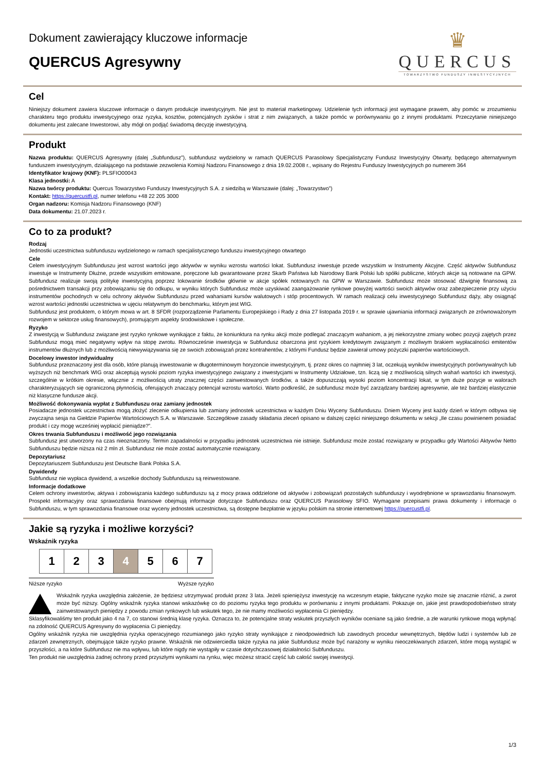Dokument zawierający kluczowe informacje
QUERCUS Agresywny
♛
QUERCUS
TOWARZYSTWO FUNDUSZY INWESTYCYJNYCH
Cel
Niniejszy dokument zawiera kluczowe informacje o danym produkcje inwestycyjnym. Nie jest to materiał marketingowy. Udzielenie tych informacji jest wymagane prawem, aby pomóc w zrozumieniu charakteru tego produktu inwestycyjnego oraz ryzyka, kosztów, potencjalnych zysków i strat z nim związanych, a także pomóc w porównywaniu go z innymi produktami. Przeczytanie niniejszego dokumentu jest zalecane Inwestorowi, aby mógł on podjąć świadomą decyzję inwestycyjną.
Produkt
Nazwa produktu: QUERCUS Agresywny (dalej „Subfundusz”), subfundusz wydzielony w ramach QUERCUS Parasolowy Specjalistyczny Fundusz Inwestycyjny Otwarty, będącego alternatywnym funduszem inwestycyjnym, działającego na podstawie zezwolenia Komisji Nadzoru Finansowego z dnia 19.02.2008 r., wpisany do Rejestru Funduszy Inwestycyjnych po numerem 364
Identyfikator krajowy (KNF): PLSFIO00043
Klasa jednostki: A
Nazwa twórcy produktu: Quercus Towarzystwo Funduszy Inwestycyjnych S.A. z siedzibą w Warszawie (dalej: „Towarzystwo”)
Kontakt: https://quercustfi.pl, numer telefonu +48 22 205 3000
Organ nadzoru: Komisja Nadzoru Finansowego (KNF)
Data dokumentu: 21.07.2023 r.
Co to za produkt?
Rodzaj
Jednostki uczestnictwa subfunduszu wydzielonego w ramach specjalistycznego funduszu inwestycyjnego otwartego
Cele
Celem inwestycyjnym Subfunduszu jest wzrost wartości jego aktywów w wyniku wzrostu wartości lokat. Subfundusz inwestuje przede wszystkim w Instrumenty Akcyjne. Część aktywów Subfundusz inwestuje w Instrumenty Dłużne, przede wszystkim emitowane, poręczone lub gwarantowane przez Skarb Państwa lub Narodowy Bank Polski lub spółki publiczne, których akcje są notowane na GPW. Subfundusz realizuje swoją politykę inwestycyjną poprzez lokowanie środków głównie w akcje spółek notowanych na GPW w Warszawie. Subfundusz może stosować dźwignię finansową za pośrednictwem transakcji przy zobowiązaniu się do odkupu, w wyniku których Subfundusz może uzyskiwać zaangażowanie rynkowe powyżej wartości swoich aktywów oraz zabezpieczenie przy użyciu instrumentów pochodnych w celu ochrony aktywów Subfunduszu przed wahaniami kursów walutowych i stóp procentowych. W ramach realizacji celu inwestycyjnego Subfundusz dąży, aby osiągnąć wzrost wartości jednostki uczestnictwa w ujęciu relatywnym do benchmarku, którym jest WIG.
Subfundusz jest produktem, o którym mowa w art. 8 SFDR (rozporządzenie Parlamentu Europejskiego i Rady z dnia 27 listopada 2019 r. w sprawie ujawniania informacji związanych ze zrównoważonym rozwojem w sektorze usług finansowych), promującym aspekty środowiskowe i społeczne.
Ryzyko
Z inwestycją w Subfundusz związane jest ryzyko rynkowe wynikające z faktu, że koniunktura na rynku akcji może podlegać znaczącym wahaniom, a jej niekorzystne zmiany wobec pozycji zajętych przez Subfundusz mogą mieć negatywny wpływ na stopę zwrotu. Równocześnie inwestycja w Subfundusz obarczona jest ryzykiem kredytowym związanym z możliwym brakiem wypłacalności emitentów instrumentów dłużnych lub z możliwością niewywiązywania się ze swoich zobowiązań przez kontrahentów, z którymi Fundusz będzie zawierał umowy pożyczki papierów wartościowych.
Docelowy inwestor indywidualny
Subfundusz przeznaczony jest dla osób, które planują inwestowanie w długoterminowym horyzoncie inwestycyjnym, tj. przez okres co najmniej 3 lat, oczekują wyników inwestycyjnych porównywalnych lub wyższych niż benchmark WIG oraz akceptują wysoki poziom ryzyka inwestycyjnego związany z inwestycjami w Instrumenty Udziałowe, tzn. liczą się z możliwością silnych wahań wartości ich inwestycji, szczególnie w krótkim okresie, włącznie z możliwością utraty znacznej części zainwestowanych środków, a także dopuszczają wysoki poziom koncentracji lokat, w tym duże pozycje w walorach charakteryzujących się ograniczoną płynnością, oferujących znaczący potencjał wzrostu wartości. Warto podkreślić, że subfundusz może być zarządzany bardziej agresywnie, ale też bardziej elastycznie niż klasyczne fundusze akcji.
Możliwość dokonywania wypłat z Subfunduszu oraz zamiany jednostek
Posiadacze jednostek uczestnictwa mogą złożyć zlecenie odkupienia lub zamiany jednostek uczestnictwa w każdym Dniu Wyceny Subfunduszu. Dniem Wyceny jest każdy dzień w którym odbywa się zwyczajna sesja na Giełdzie Papierów Wartościowych S.A. w Warszawie. Szczegółowe zasady składania zleceń opisano w dalszej części niniejszego dokumentu w sekcji „Ile czasu powinienem posiadać produkt i czy mogę wcześniej wypłacić pieniądze?”.
Okres trwania Subfunduszu i możliwość jego rozwiązania
Subfundusz jest utworzony na czas nieoznaczony. Termin zapadalności w przypadku jednostek uczestnictwa nie istnieje. Subfundusz może zostać rozwiązany w przypadku gdy Wartości Aktywów Netto Subfunduszu będzie niższa niż 2 mln zł. Subfundusz nie może zostać automatycznie rozwiązany.
Depozytariusz
Depozytariuszem Subfunduszu jest Deutsche Bank Polska S.A.
Dywidendy
Subfundusz nie wypłaca dywidend, a wszelkie dochody Subfunduszu są reinwestowane.
Informacje dodatkowe
Celem ochrony inwestorów, aktywa i zobowiązania każdego subfunduszu są z mocy prawa oddzielone od aktywów i zobowiązań pozostałych subfunduszy i wyodrębnione w sprawozdaniu finansowym. Prospekt informacyjny oraz sprawozdania finansowe obejmują informacje dotyczące Subfunduszu oraz QUERCUS Parasolowy SFIO. Wymagane przepisami prawa dokumenty i informacje o Subfunduszu, w tym sprawozdania finansowe oraz wyceny jednostek uczestnictwa, są dostępne bezpłatnie w języku polskim na stronie internetowej https://quercustfi.pl.
Jakie są ryzyka i możliwe korzyści?
Wskaźnik ryzyka
| 1 | 2 | 3 | 4 | 5 | 6 | 7 |
Niższe ryzyko Wyższe ryzyko
Wskaźnik ryzyka uwzględnia założenie, że będziesz utrzymywać produkt przez 3 lata. Jeżeli spieniężysz inwestycję na wczesnym etapie, faktyczne ryzyko może się znacznie różnić, a zwrot może być niższy. Ogólny wskaźnik ryzyka stanowi wskazówkę co do poziomu ryzyka tego produktu w porównaniu z innymi produktami. Pokazuje on, jakie jest prawdopodobieństwo straty zainwestowanych pieniędzy z powodu zmian rynkowych lub wskutek tego, że nie mamy możliwości wypłacenia Ci pieniędzy.
Sklasyfikowaliśmy ten produkt jako 4 na 7, co stanowi średnią klasę ryzyka. Oznacza to, że potencjalne straty wskutek przyszłych wyników oceniane są jako średnie, a złe warunki rynkowe mogą wpłynąć na zdolność QUERCUS Agresywny do wypłacenia Ci pieniędzy.
Ogólny wskaźnik ryzyka nie uwzględnia ryzyka operacyjnego rozumianego jako ryzyko straty wynikające z nieodpowiednich lub zawodnych procedur wewnętrznych, błędów ludzi i systemów lub ze zdarzeń zewnętrznych, obejmujące także ryzyko prawne. Wskaźnik nie odzwierciedla także ryzyka na jakie Subfundusz może być narażony w wyniku nieoczekiwanych zdarzeń, które mogą wystąpić w przyszłości, a na które Subfundusz nie ma wpływu, lub które nigdy nie wystąpiły w czasie dotychczasowej działalności Subfunduszu.
Ten produkt nie uwzględnia żadnej ochrony przed przyszłymi wynikami na rynku, więc możesz stracić część lub całość swojej inwestycji.
1/3